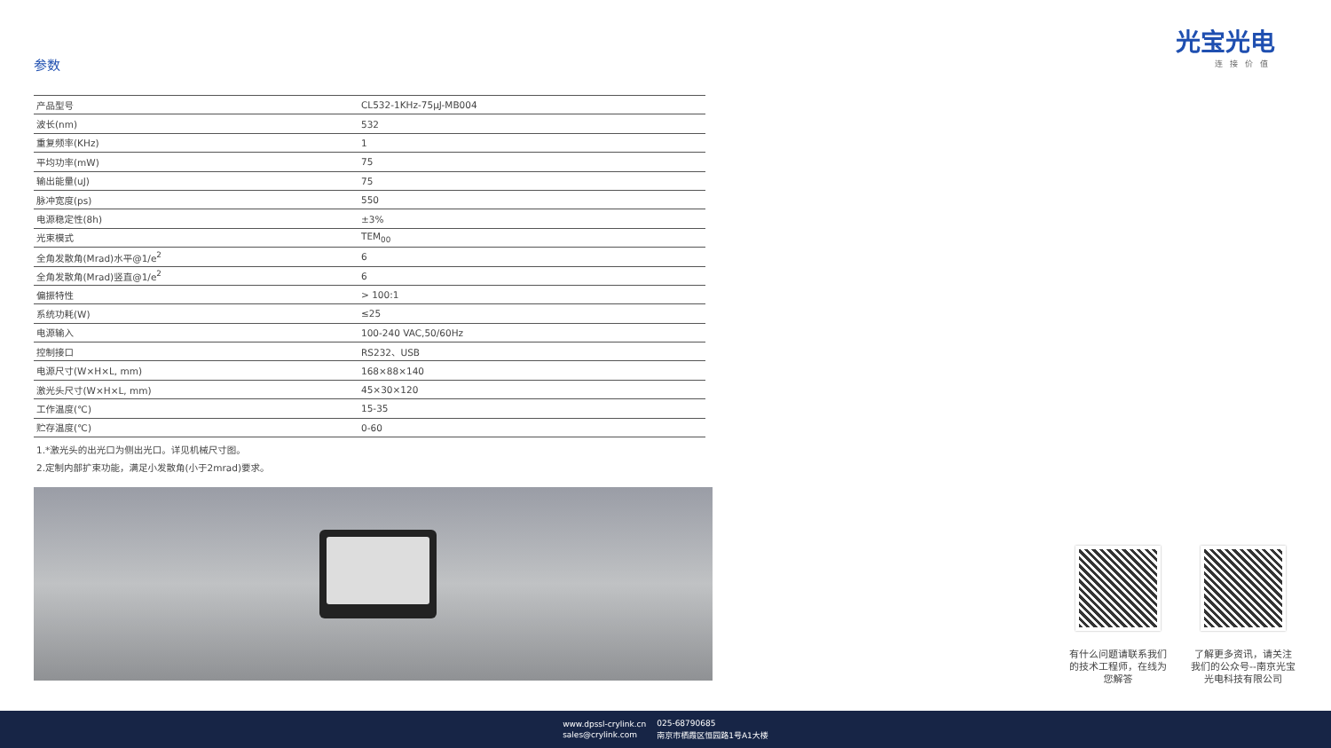光宝光电
连接价值
参数
| 产品型号 | CL532-1KHz-75μJ-MB004 |
| 波长(nm) | 532 |
| 重复频率(KHz) | 1 |
| 平均功率(mW) | 75 |
| 输出能量(uJ) | 75 |
| 脉冲宽度(ps) | 550 |
| 电源稳定性(8h) | ±3% |
| 光束模式 | TEM<sub>00</sub> |
| 全角发散角(Mrad)水平@1/e<sup>2</sup> | 6 |
| 全角发散角(Mrad)竖直@1/e<sup>2</sup> | 6 |
| 偏振特性 | > 100:1 |
| 系统功耗(W) | ≤25 |
| 电源输入 | 100-240 VAC,50/60Hz |
| 控制接口 | RS232、USB |
| 电源尺寸(W×H×L, mm) | 168×88×140 |
| 激光头尺寸(W×H×L, mm) | 45×30×120 |
| 工作温度(℃) | 15-35 |
| 贮存温度(℃) | 0-60 |
1.*激光头的出光口为侧出光口。详见机械尺寸图。
2.定制内部扩束功能，满足小发散角(小于2mrad)要求。
有什么问题请联系我们的技术工程师，在线为您解答
了解更多资讯，请关注我们的公众号--南京光宝光电科技有限公司
www.dpssl-crylink.cn
sales@crylink.com
025-68790685
南京市栖霞区恒园路1号A1大楼